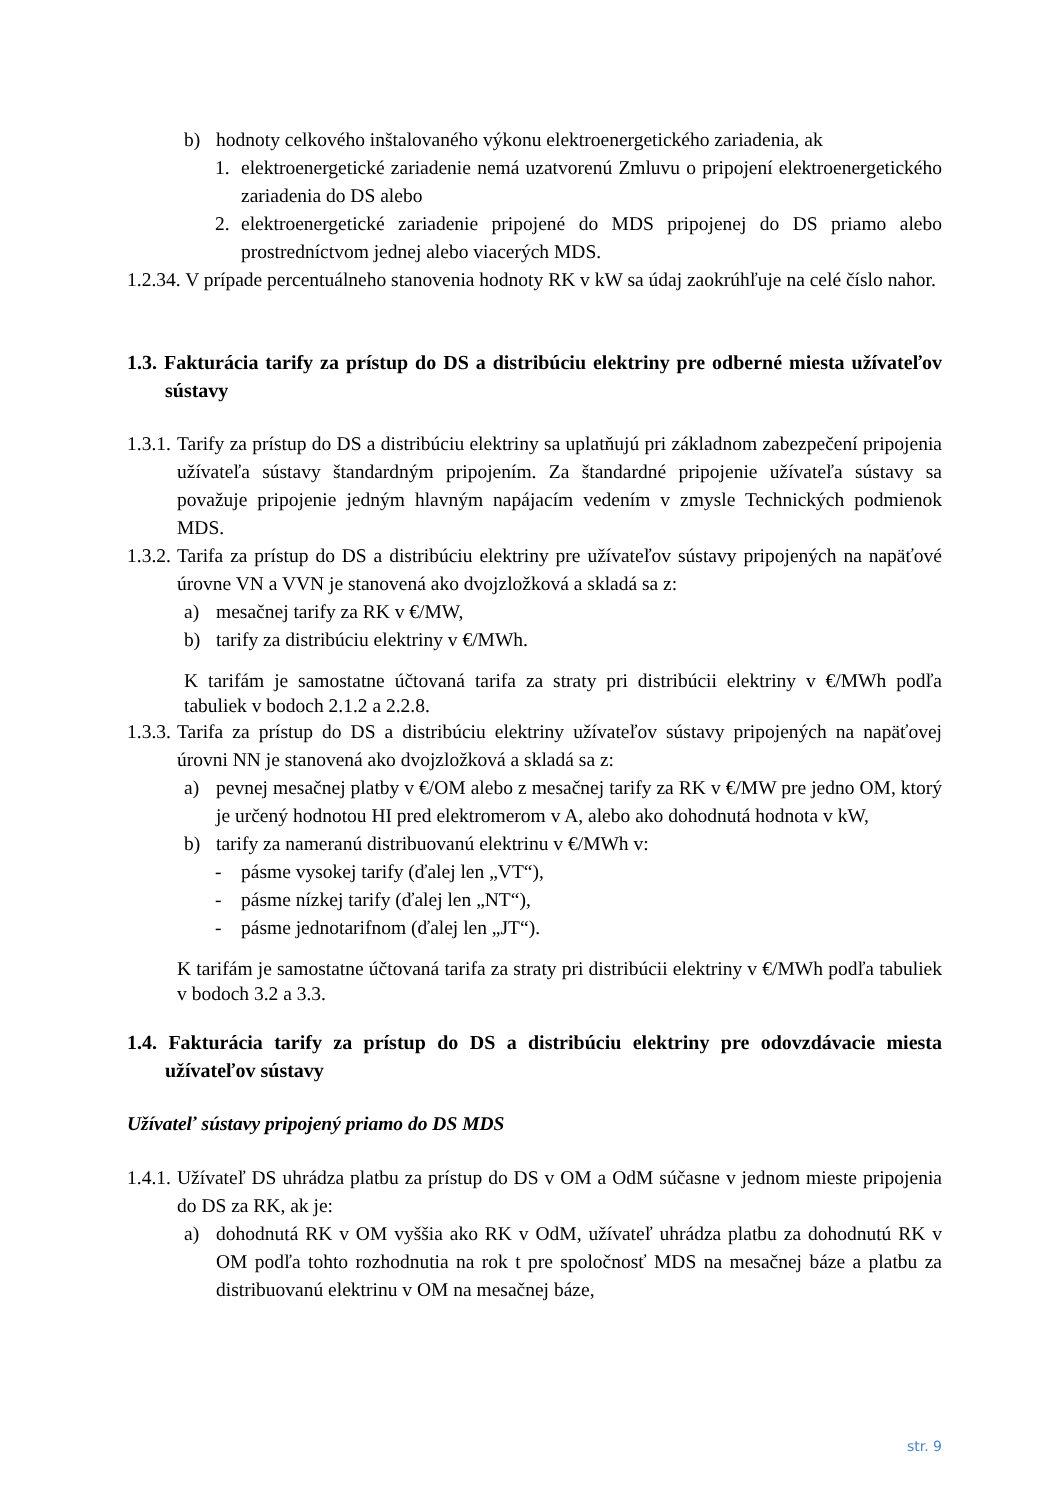b) hodnoty celkového inštalovaného výkonu elektroenergetického zariadenia, ak
1. elektroenergetické zariadenie nemá uzatvorenú Zmluvu o pripojení elektroenergetického zariadenia do DS alebo
2. elektroenergetické zariadenie pripojené do MDS pripojenej do DS priamo alebo prostredníctvom jednej alebo viacerých MDS.
1.2.34. V prípade percentuálneho stanovenia hodnoty RK v kW sa údaj zaokrúhľuje na celé číslo nahor.
1.3. Fakturácia tarify za prístup do DS a distribúciu elektriny pre odberné miesta užívateľov sústavy
1.3.1.
Tarify za prístup do DS a distribúciu elektriny sa uplatňujú pri základnom zabezpečení pripojenia užívateľa sústavy štandardným pripojením. Za štandardné pripojenie užívateľa sústavy sa považuje pripojenie jedným hlavným napájacím vedením v zmysle Technických podmienok MDS.
1.3.2.
Tarifa za prístup do DS a distribúciu elektriny pre užívateľov sústavy pripojených na napäťové úrovne VN a VVN je stanovená ako dvojzložková a skladá sa z:
a) mesačnej tarify za RK v €/MW,
b) tarify za distribúciu elektriny v €/MWh.
K tarifám je samostatne účtovaná tarifa za straty pri distribúcii elektriny v €/MWh podľa tabuliek v bodoch 2.1.2 a 2.2.8.
1.3.3.
Tarifa za prístup do DS a distribúciu elektriny užívateľov sústavy pripojených na napäťovej úrovni NN je stanovená ako dvojzložková a skladá sa z:
a) pevnej mesačnej platby v €/OM alebo z mesačnej tarify za RK v €/MW pre jedno OM, ktorý je určený hodnotou HI pred elektromerom v A, alebo ako dohodnutá hodnota v kW,
b) tarify za nameranú distribuovanú elektrinu v €/MWh v:
- pásme vysokej tarify (ďalej len „VT“),
- pásme nízkej tarify (ďalej len „NT“),
- pásme jednotarifnom (ďalej len „JT“).
K tarifám je samostatne účtovaná tarifa za straty pri distribúcii elektriny v €/MWh podľa tabuliek v bodoch 3.2 a 3.3.
1.4. Fakturácia tarify za prístup do DS a distribúciu elektriny pre odovzdávacie miesta užívateľov sústavy
Užívateľ sústavy pripojený priamo do DS MDS
1.4.1.
Užívateľ DS uhrádza platbu za prístup do DS v OM a OdM súčasne v jednom mieste pripojenia do DS za RK, ak je:
a) dohodnutá RK v OM vyššia ako RK v OdM, užívateľ uhrádza platbu za dohodnutú RK v OM podľa tohto rozhodnutia na rok t pre spoločnosť MDS na mesačnej báze a platbu za distribuovanú elektrinu v OM na mesačnej báze,
str. 9